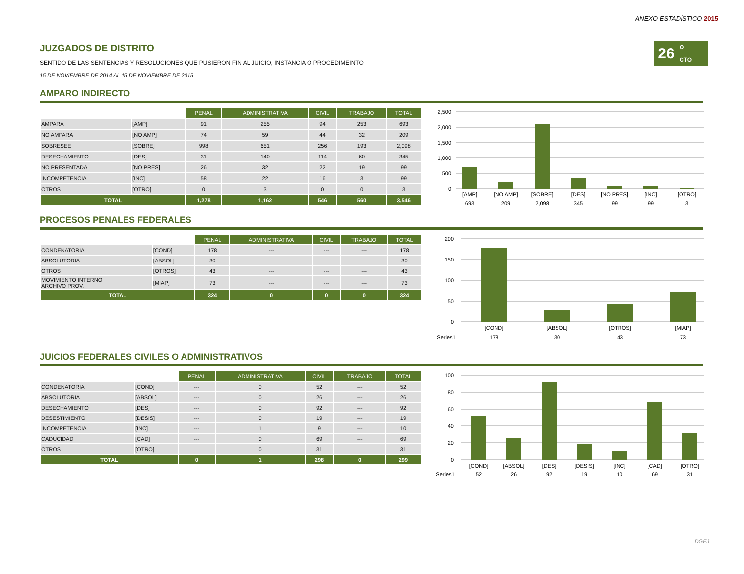ANEXO ESTADÍSTICO 2015
26
O
CTO
JUZGADOS DE DISTRITO
SENTIDO DE LAS SENTENCIAS Y RESOLUCIONES QUE PUSIERON FIN AL JUICIO, INSTANCIA O PROCEDIMEINTO
15 DE NOVIEMBRE DE 2014 AL 15 DE NOVIEMBRE DE 2015
AMPARO INDIRECTO
| | | PENAL | ADMINISTRATIVA | CIVIL | TRABAJO | TOTAL |
| --- | --- | --- | --- | --- | --- | --- |
| AMPARA | [AMP] | 91 | 255 | 94 | 253 | 693 |
| NO AMPARA | [NO AMP] | 74 | 59 | 44 | 32 | 209 |
| SOBRESEE | [SOBRE] | 998 | 651 | 256 | 193 | 2,098 |
| DESECHAMIENTO | [DES] | 31 | 140 | 114 | 60 | 345 |
| NO PRESENTADA | [NO PRES] | 26 | 32 | 22 | 19 | 99 |
| INCOMPETENCIA | [INC] | 58 | 22 | 16 | 3 | 99 |
| OTROS | [OTRO] | 0 | 3 | 0 | 0 | 3 |
| TOTAL | | 1,278 | 1,162 | 546 | 560 | 3,546 |
2,500
2,000
1,500
1,000
500
0
[AMP]
[NO AMP]
[SOBRE]
[DES]
[NO PRES]
[INC]
[OTRO]
693
209
2,098
345
99
99
3
PROCESOS PENALES FEDERALES
| | | PENAL | ADMINISTRATIVA | CIVIL | TRABAJO | TOTAL |
| --- | --- | --- | --- | --- | --- | --- |
| CONDENATORIA | [COND] | 178 | --- | --- | --- | 178 |
| ABSOLUTORIA | [ABSOL] | 30 | --- | --- | --- | 30 |
| OTROS | [OTROS] | 43 | --- | --- | --- | 43 |
| MOVIMIENTO INTERNO ARCHIVO PROV. | [MIAP] | 73 | --- | --- | --- | 73 |
| TOTAL | | 324 | 0 | 0 | 0 | 324 |
200
150
100
50
0
[COND]
[ABSOL]
[OTROS]
[MIAP]
Series1
178
30
43
73
JUICIOS FEDERALES CIVILES O ADMINISTRATIVOS
| | | PENAL | ADMINISTRATIVA | CIVIL | TRABAJO | TOTAL |
| --- | --- | --- | --- | --- | --- | --- |
| CONDENATORIA | [COND] | --- | 0 | 52 | --- | 52 |
| ABSOLUTORIA | [ABSOL] | --- | 0 | 26 | --- | 26 |
| DESECHAMIENTO | [DES] | --- | 0 | 92 | --- | 92 |
| DESESTIMIENTO | [DESIS] | --- | 0 | 19 | --- | 19 |
| INCOMPETENCIA | [INC] | --- | 1 | 9 | --- | 10 |
| CADUCIDAD | [CAD] | --- | 0 | 69 | --- | 69 |
| OTROS | [OTRO] | | 0 | 31 | | 31 |
| TOTAL | | 0 | 1 | 298 | 0 | 299 |
100
80
60
40
20
0
[COND]
[ABSOL]
[DES]
[DESIS]
[INC]
[CAD]
[OTRO]
Series1
52
26
92
19
10
69
31
DGEJ